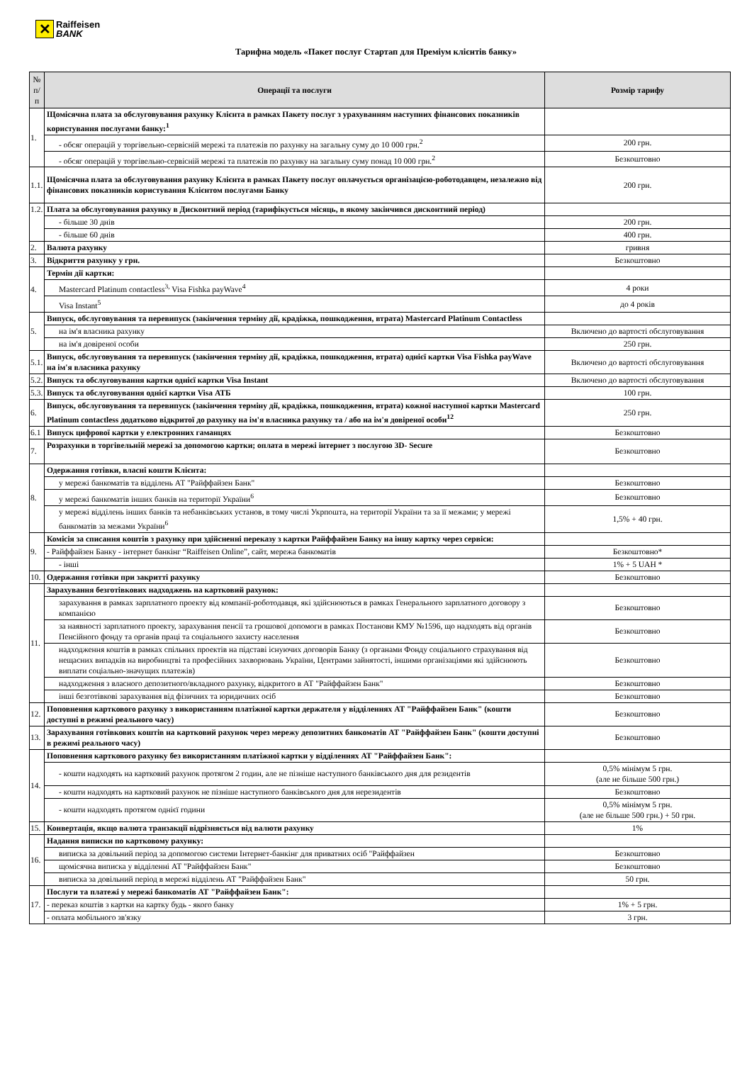✕
Raiffeisen
BANK
Тарифна модель «Пакет послуг Стартап для Преміум клієнтів банку»
| № п/п | Операції та послуги | Розмір тарифу |
| --- | --- | --- |
| 1. | Щомісячна плата за обслуговування рахунку Клієнта в рамках Пакету послуг з урахуванням наступних фінансових показників користування послугами банку:<sup>1</sup> | |
| | - обсяг операцій у торгівельно-сервісній мережі та платежів по рахунку на загальну суму до 10 000 грн.<sup>2</sup> | 200 грн. |
| | - обсяг операцій у торгівельно-сервісній мережі та платежів по рахунку на загальну суму понад 10 000 грн.<sup>2</sup> | Безкоштовно |
| 1.1. | Щомісячна плата за обслуговування рахунку Клієнта в рамках Пакету послуг оплачується організацією-роботодавцем, незалежно від фінансових показників користування Клієнтом послугами Банку | 200 грн. |
| 1.2. | Плата за обслуговування рахунку в Дисконтний період (тарифікується місяць, в якому закінчився дисконтний період) | |
| | - більше 30 днів | 200 грн. |
| | - більше 60 днів | 400 грн. |
| 2. | Валюта рахунку | гривня |
| 3. | Відкриття рахунку у грн. | Безкоштовно |
| 4. | Термін дії картки: | |
| | Mastercard Platinum contactless<sup>3,</sup> Visa Fishka payWave<sup>4</sup> | 4 роки |
| | Visa Instant<sup>5</sup> | до 4 років |
| 5. | Випуск, обслуговування та перевипуск (закінчення терміну дії, крадіжка, пошкодження, втрата) Mastercard Platinum Contactless | |
| | на ім'я власника рахунку | Включено до вартості обслуговування |
| | на ім'я довіреної особи | 250 грн. |
| 5.1. | Випуск, обслуговування та перевипуск (закінчення терміну дії, крадіжка, пошкодження, втрата) однієї картки Visa Fishka payWave на ім'я власника рахунку | Включено до вартості обслуговування |
| 5.2. | Випуск та обслуговування картки однієї картки Visa Instant | Включено до вартості обслуговування |
| 5.3. | Випуск та обслуговування однієї картки Visa АТБ | 100 грн. |
| 6. | Випуск, обслуговування та перевипуск (закінчення терміну дії, крадіжка, пошкодження, втрата) кожної наступної картки Mastercard Platinum contactless додатково відкритої до рахунку на ім'я власника рахунку та / або на ім'я довіреної особи<sup>12</sup> | 250 грн. |
| 6.1 | Випуск цифрової картки у електронних гаманцях | Безкоштовно |
| 7. | Розрахунки в торгівельній мережі за допомогою картки; оплата в мережі інтернет з послугою 3D- Secure | Безкоштовно |
| 8. | Одержання готівки, власні кошти Клієнта: | |
| | у мережі банкоматів та відділень АТ "Райффайзен Банк" | Безкоштовно |
| | у мережі банкоматів інших банків на території України<sup>6</sup> | Безкоштовно |
| | у мережі відділень інших банків та небанківських установ, в тому числі Укрпошта, на території України та за її межами; у мережі банкоматів за межами України<sup>6</sup> | 1,5% + 40 грн. |
| 9. | Комісія за списання коштів з рахунку при здійсненні переказу з картки Райффайзен Банку на іншу картку через сервіси: | |
| | - Райффайзен Банку - інтернет банкінг “Raiffeisen Online”, сайт, мережа банкоматів | Безкоштовно* |
| | - інші | 1% + 5 UAH * |
| 10. | Одержання готівки при закритті рахунку | Безкоштовно |
| 11. | Зарахування безготівкових надходжень на картковий рахунок: | |
| | зарахування в рамках зарплатного проекту від компанії-роботодавця, які здійснюються в рамках Генерального зарплатного договору з компанією | Безкоштовно |
| | за наявності зарплатного проекту, зарахування пенсії та грошової допомоги в рамках Постанови КМУ №1596, що надходять від органів Пенсійного фонду та органів праці та соціального захисту населення | Безкоштовно |
| | надходження коштів в рамках спільних проектів на підставі існуючих договорів Банку (з органами Фонду соціального страхування від нещасних випадків на виробництві та професійних захворювань України, Центрами зайнятості, іншими організаціями які здійснюють виплати соціально-значущих платежів) | Безкоштовно |
| | надходження з власного депозитного/вкладного рахунку, відкритого в АТ "Райффайзен Банк" | Безкоштовно |
| | інші безготівкові зарахування від фізичних та юридичних осіб | Безкоштовно |
| 12. | Поповнення карткового рахунку з використанням платіжної картки держателя у відділеннях АТ "Райффайзен Банк" (кошти доступні в режимі реального часу) | Безкоштовно |
| 13. | Зарахування готівкових коштів на картковий рахунок через мережу депозитних банкоматів АТ "Райффайзен Банк" (кошти доступні в режимі реального часу) | Безкоштовно |
| 14. | Поповнення карткового рахунку без використанням платіжної картки у відділеннях АТ "Райффайзен Банк": | |
| | - кошти надходять на картковий рахунок протягом 2 годин, але не пізніше наступного банківського дня для резидентів | 0,5% мінімум 5 грн. (але не більше 500 грн.) |
| | - кошти надходять на картковий рахунок не пізніше наступного банківського дня для нерезидентів | Безкоштовно |
| | - кошти надходять протягом однієї години | 0,5% мінімум 5 грн. (але не більше 500 грн.) + 50 грн. |
| 15. | Конвертація, якщо валюта транзакції відрізняється від валюти рахунку | 1% |
| 16. | Надання виписки по картковому рахунку: | |
| | виписка за довільний період за допомогою системи Інтернет-банкінг для приватних осіб "Райффайзен | Безкоштовно |
| | щомісячна виписка у відділенні АТ "Райффайзен Банк" | Безкоштовно |
| | виписка за довільний період в мережі відділень АТ "Райффайзен Банк" | 50 грн. |
| 17. | Послуги та платежі у мережі банкоматів АТ "Райффайзен Банк": | |
| | - переказ коштів з картки на картку будь - якого банку | 1% + 5 грн. |
| | - оплата мобільного зв'язку | 3 грн. |